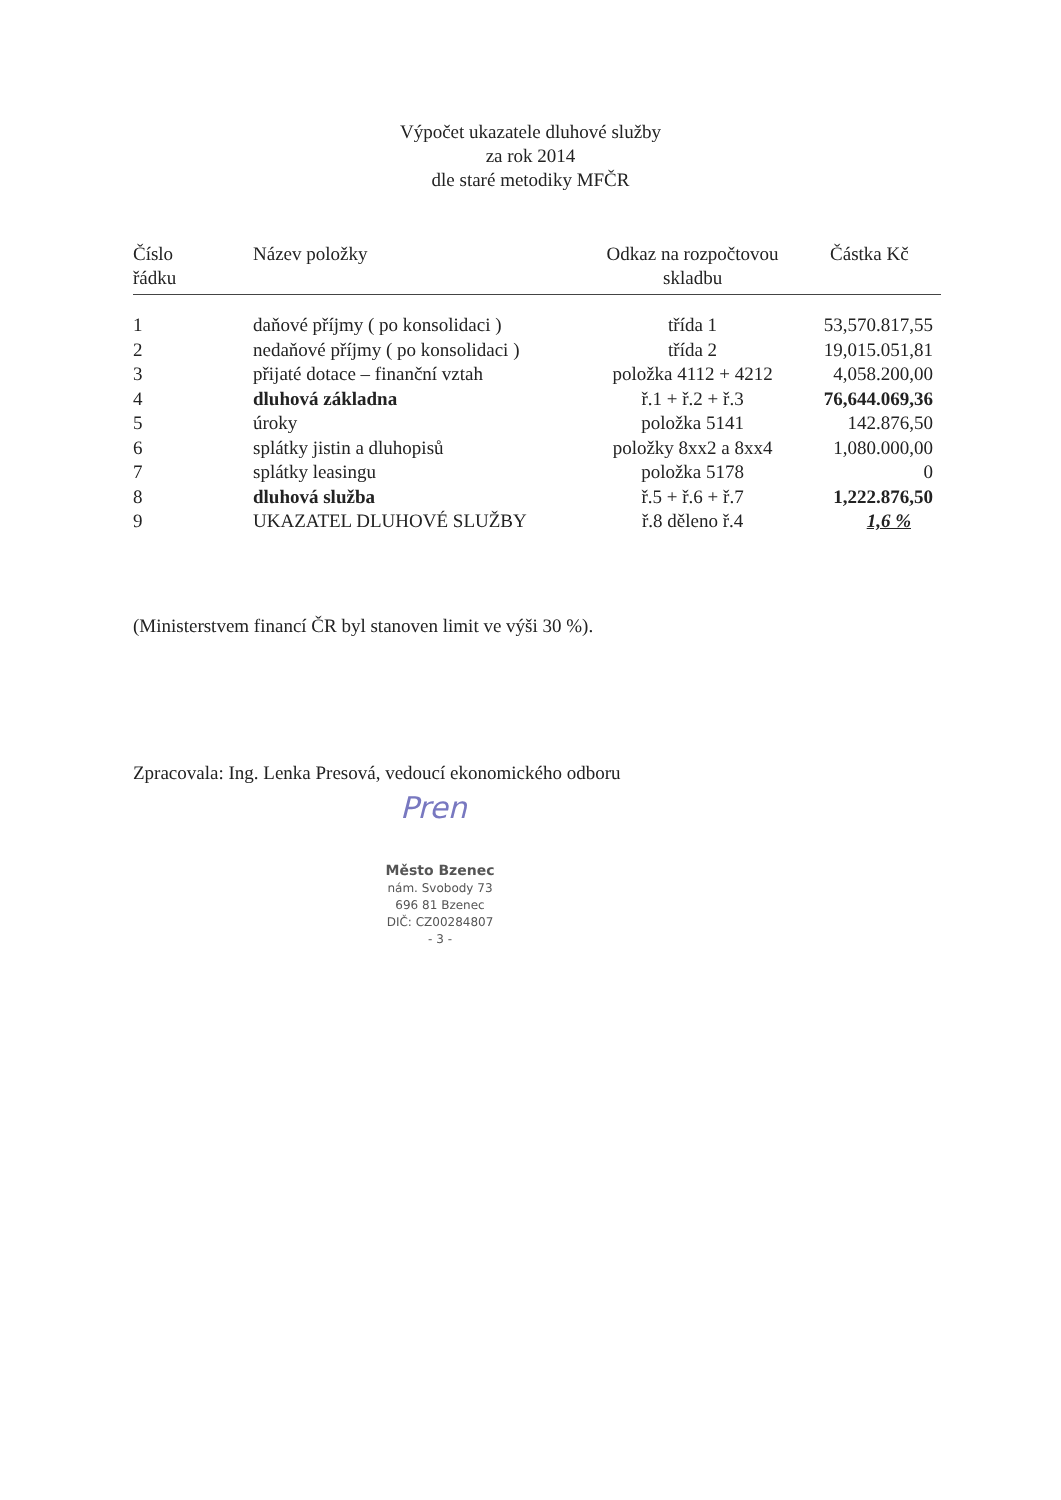Výpočet ukazatele dluhové služby
za rok 2014
dle staré metodiky MFČR
| Číslo řádku | Název položky | Odkaz na rozpočtovou skladbu | Částka Kč |
| --- | --- | --- | --- |
| 1 | daňové příjmy ( po konsolidaci ) | třída 1 | 53,570.817,55 |
| 2 | nedaňové příjmy ( po konsolidaci ) | třída 2 | 19,015.051,81 |
| 3 | přijaté dotace – finanční vztah | položka 4112 + 4212 | 4,058.200,00 |
| 4 | dluhová základna | ř.1 + ř.2 + ř.3 | 76,644.069,36 |
| 5 | úroky | položka 5141 | 142.876,50 |
| 6 | splátky jistin a dluhopisů | položky 8xx2 a 8xx4 | 1,080.000,00 |
| 7 | splátky leasingu | položka 5178 | 0 |
| 8 | dluhová služba | ř.5 + ř.6 + ř.7 | 1,222.876,50 |
| 9 | UKAZATEL DLUHOVÉ SLUŽBY | ř.8 děleno ř.4 | 1,6 % |
(Ministerstvem financí ČR byl stanoven limit ve výši 30 %).
Zpracovala: Ing. Lenka Presová, vedoucí ekonomického odboru
Pren
Město Bzenec
nám. Svobody 73
696 81 Bzenec
DIČ: CZ00284807
- 3 -